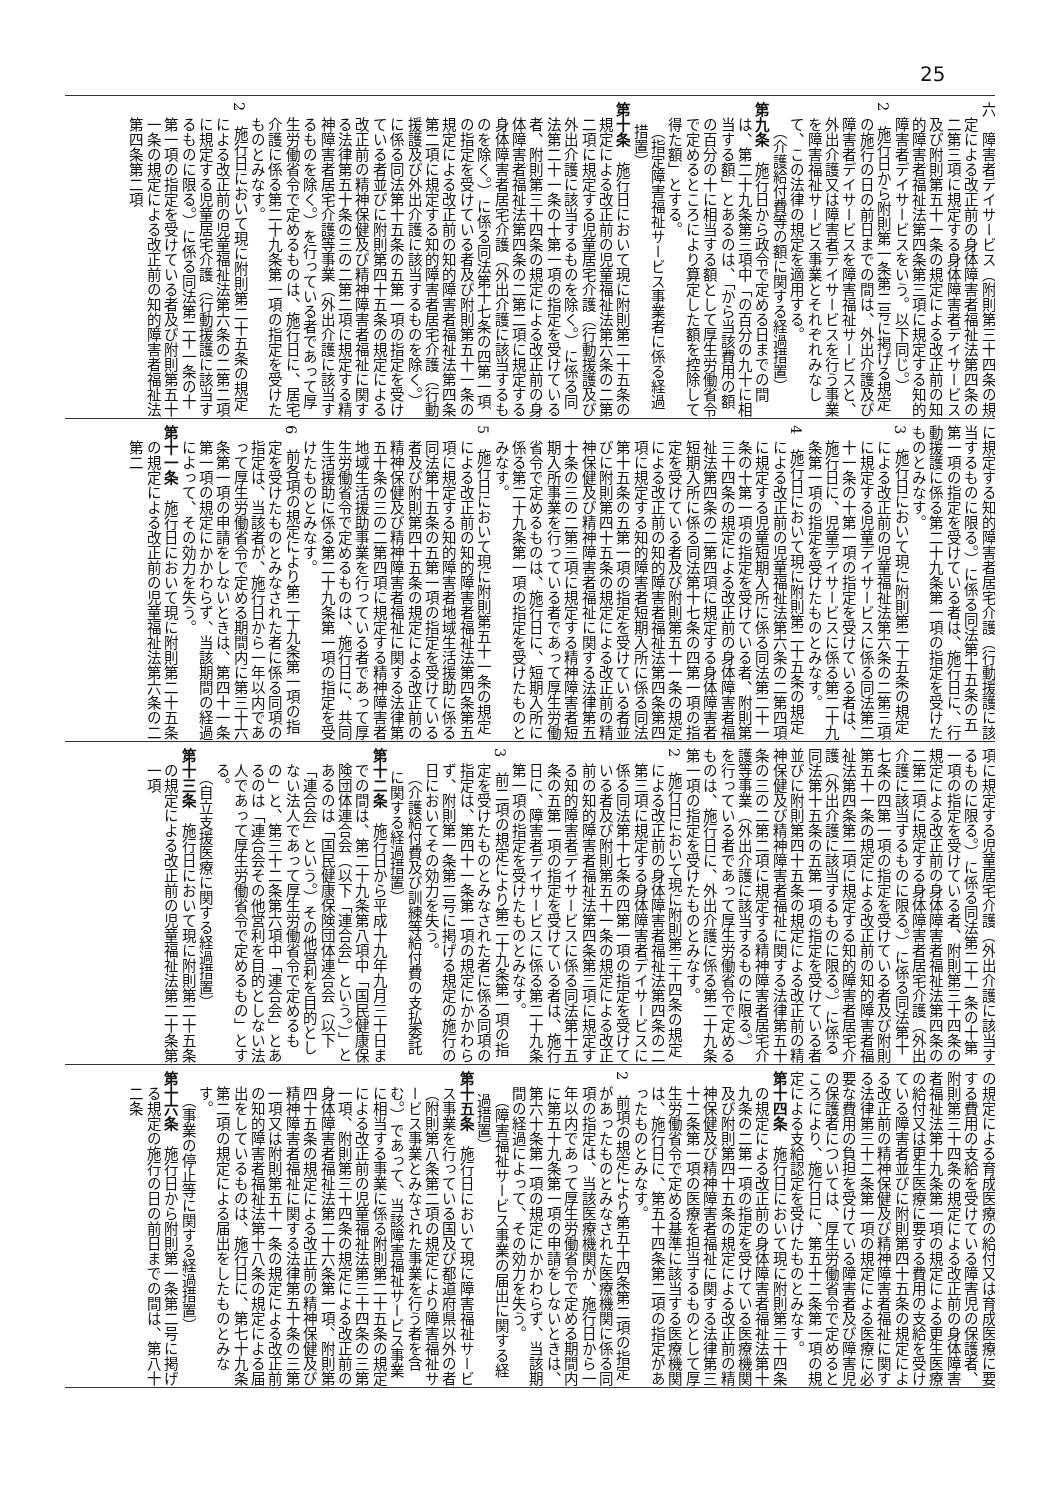25
六　障害者デイサービス（附則第三十四条の規定による改正前の身体障害者福祉法第四条の二第三項に規定する身体障害者デイサービス及び附則第五十一条の規定による改正前の知的障害者福祉法第四条第三項に規定する知的障害者デイサービスをいう。以下同じ。）
2　施行日から附則第一条第二号に掲げる規定の施行の日の前日までの間は、外出介護及び障害者デイサービスを障害福祉サービスと、外出介護又は障害者デイサービスを行う事業を障害福祉サービス事業とそれぞれみなして、この法律の規定を適用する。
（介護給付費等の額に関する経過措置）
第九条　施行日から政令で定める日までの間は、第二十九条第三項中「の百分の九十に相当する額」とあるのは、「から当該費用の額の百分の十に相当する額として厚生労働省令で定めるところにより算定した額を控除して得た額」とする。
（指定障害福祉サービス事業者に係る経過措置）
第十条　施行日において現に附則第二十五条の規定による改正前の児童福祉法第六条の二第二項に規定する児童居宅介護（行動援護及び外出介護に該当するものを除く。）に係る同法第二十一条の十第一項の指定を受けている者、附則第三十四条の規定による改正前の身体障害者福祉法第四条の二第二項に規定する身体障害者居宅介護（外出介護に該当するものを除く。）に係る同法第十七条の四第一項の指定を受けている者及び附則第五十一条の規定による改正前の知的障害者福祉法第四条第二項に規定する知的障害者居宅介護（行動援護及び外出介護に該当するものを除く。）に係る同法第十五条の五第一項の指定を受けている者並びに附則第四十五条の規定による改正前の精神保健及び精神障害者福祉に関する法律第五十条の三の二第二項に規定する精神障害者居宅介護等事業（外出介護に該当するものを除く。）を行っている者であって厚生労働省令で定めるものは、施行日に、居宅介護に係る第二十九条第一項の指定を受けたものとみなす。
2　施行日において現に附則第二十五条の規定による改正前の児童福祉法第六条の二第二項に規定する児童居宅介護（行動援護に該当するものに限る。）に係る同法第二十一条の十第一項の指定を受けている者及び附則第五十一条の規定による改正前の知的障害者福祉法第四条第二項
に規定する知的障害者居宅介護（行動援護に該当するものに限る。）に係る同法第十五条の五第一項の指定を受けている者は、施行日に、行動援護に係る第二十九条第一項の指定を受けたものとみなす。
3　施行日において現に附則第二十五条の規定による改正前の児童福祉法第六条の二第三項に規定する児童デイサービスに係る同法第二十一条の十第一項の指定を受けている者は、施行日に、児童デイサービスに係る第二十九条第一項の指定を受けたものとみなす。
4　施行日において現に附則第二十五条の規定による改正前の児童福祉法第六条の二第四項に規定する児童短期入所に係る同法第二十一条の十第一項の指定を受けている者、附則第三十四条の規定による改正前の身体障害者福祉法第四条の二第四項に規定する身体障害者短期入所に係る同法第十七条の四第一項の指定を受けている者及び附則第五十一条の規定による改正前の知的障害者福祉法第四条第四項に規定する知的障害者短期入所に係る同法第十五条の五第一項の指定を受けている者並びに附則第四十五条の規定による改正前の精神保健及び精神障害者福祉に関する法律第五十条の三の二第三項に規定する精神障害者短期入所事業を行っている者であって厚生労働省令で定めるものは、施行日に、短期入所に係る第二十九条第一項の指定を受けたものとみなす。
5　施行日において現に附則第五十一条の規定による改正前の知的障害者福祉法第四条第五項に規定する知的障害者地域生活援助に係る同法第十五条の五第一項の指定を受けている者及び附則第四十五条の規定による改正前の精神保健及び精神障害者福祉に関する法律第五十条の三の二第四項に規定する精神障害者地域生活援助事業を行っている者であって厚生労働省令で定めるものは、施行日に、共同生活援助に係る第二十九条第一項の指定を受けたものとみなす。
6　前各項の規定により第二十九条第一項の指定を受けたものとみなされた者に係る同項の指定は、当該者が、施行日から一年以内であって厚生労働省令で定める期間内に第三十六条第一項の申請をしないときは、第四十一条第一項の規定にかかわらず、当該期間の経過によって、その効力を失う。
第十一条　施行日において現に附則第二十五条の規定による改正前の児童福祉法第六条の二第二
項に規定する児童居宅介護（外出介護に該当するものに限る。）に係る同法第二十一条の十第一項の指定を受けている者、附則第三十四条の規定による改正前の身体障害者福祉法第四条の二第二項に規定する身体障害者居宅介護（外出介護に該当するものに限る。）に係る同法第十七条の四第一項の指定を受けている者及び附則第五十一条の規定による改正前の知的障害者福祉法第四条第二項に規定する知的障害者居宅介護（外出介護に該当するものに限る。）に係る同法第十五条の五第一項の指定を受けている者並びに附則第四十五条の規定による改正前の精神保健及び精神障害者福祉に関する法律第五十条の三の二第二項に規定する精神障害者居宅介護等事業（外出介護に該当するものに限る。）を行っている者であって厚生労働省令で定めるものは、施行日に、外出介護に係る第二十九条第一項の指定を受けたものとみなす。
2　施行日において現に附則第三十四条の規定による改正前の身体障害者福祉法第四条の二第三項に規定する身体障害者デイサービスに係る同法第十七条の四第一項の指定を受けている者及び附則第五十一条の規定による改正前の知的障害者福祉法第四条第三項に規定する知的障害者デイサービスに係る同法第十五条の五第一項の指定を受けている者は、施行日に、障害者デイサービスに係る第二十九条第一項の指定を受けたものとみなす。
3　前二項の規定により第二十九条第一項の指定を受けたものとみなされた者に係る同項の指定は、第四十一条第一項の規定にかかわらず、附則第一条第二号に掲げる規定の施行の日においてその効力を失う。
（介護給付費及び訓練等給付費の支払委託に関する経過措置）
第十二条　施行日から平成十九年九月三十日までの間は、第二十九条第八項中「国民健康保険団体連合会（以下「連合会」という。）」とあるのは「国民健康保険団体連合会（以下「連合会」という。）その他営利を目的としない法人であって厚生労働省令で定めるもの」と、第三十二条第六項中「連合会」とあるのは「連合会その他営利を目的としない法人であって厚生労働省令で定めるもの」とする。
（自立支援医療に関する経過措置）
第十三条　施行日において現に附則第二十五条の規定による改正前の児童福祉法第二十条第一項
の規定による育成医療の給付又は育成医療に要する費用の支給を受けている障害児の保護者、附則第三十四条の規定による改正前の身体障害者福祉法第十九条第一項の規定による更生医療の給付又は更生医療に要する費用の支給を受けている障害者並びに附則第四十五条の規定による改正前の精神保健及び精神障害者福祉に関する法律第三十二条第一項の規定による医療に必要な費用の負担を受けている障害者及び障害児の保護者については、厚生労働省令で定めるところにより、施行日に、第五十二条第一項の規定による支給認定を受けたものとみなす。
第十四条　施行日において現に附則第三十四条の規定による改正前の身体障害者福祉法第十九条の二第一項の指定を受けている医療機関及び附則第四十五条の規定による改正前の精神保健及び精神障害者福祉に関する法律第三十二条第一項の医療を担当するものとして厚生労働省令で定める基準に該当する医療機関は、施行日に、第五十四条第二項の指定があったものとみなす。
2　前項の規定により第五十四条第二項の指定があったものとみなされた医療機関に係る同項の指定は、当該医療機関が、施行日から一年以内であって厚生労働省令で定める期間内に第五十九条第一項の申請をしないときは、第六十条第一項の規定にかかわらず、当該期間の経過によって、その効力を失う。
（障害福祉サービス事業の届出に関する経過措置）
第十五条　施行日において現に障害福祉サービス事業を行っている国及び都道府県以外の者（附則第八条第二項の規定により障害福祉サービス事業とみなされた事業を行う者を含む。）であって、当該障害福祉サービス事業に相当する事業に係る附則第二十五条の規定による改正前の児童福祉法第三十四条の三第一項、附則第三十四条の規定による改正前の身体障害者福祉法第二十六条第一項、附則第四十五条の規定による改正前の精神保健及び精神障害者福祉に関する法律第五十条の三第一項又は附則第五十一条の規定による改正前の知的障害者福祉法第十八条の規定による届出をしているものは、施行日に、第七十九条第二項の規定による届出をしたものとみなす。
（事業の停止等に関する経過措置）
第十六条　施行日から附則第一条第二号に掲げる規定の施行の日の前日までの間は、第八十二条